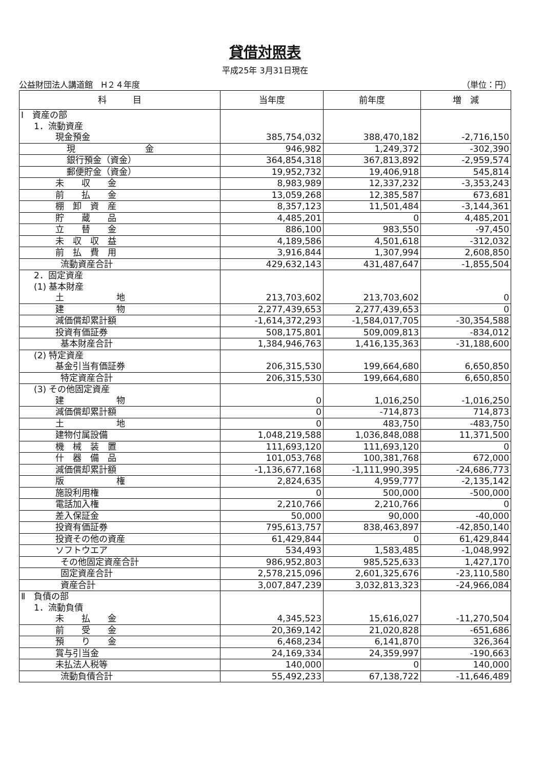貸借対照表
平成25年 3月31日現在
公益財団法人講道館　H２４年度 （単位：円）
| 科 目 | 当年度 | 前年度 | 増 減 |
| --- | --- | --- | --- |
| Ⅰ 資産の部 | | | |
| 1．流動資産 | | | |
| 現金預金 | 385,754,032 | 388,470,182 | -2,716,150 |
| 現 金 | 946,982 | 1,249,372 | -302,390 |
| 銀行預金（資金） | 364,854,318 | 367,813,892 | -2,959,574 |
| 郵便貯金（資金） | 19,952,732 | 19,406,918 | 545,814 |
| 未 収 金 | 8,983,989 | 12,337,232 | -3,353,243 |
| 前 払 金 | 13,059,268 | 12,385,587 | 673,681 |
| 棚 卸 資 産 | 8,357,123 | 11,501,484 | -3,144,361 |
| 貯 蔵 品 | 4,485,201 | 0 | 4,485,201 |
| 立 替 金 | 886,100 | 983,550 | -97,450 |
| 未 収 収 益 | 4,189,586 | 4,501,618 | -312,032 |
| 前 払 費 用 | 3,916,844 | 1,307,994 | 2,608,850 |
| 流動資産合計 | 429,632,143 | 431,487,647 | -1,855,504 |
| 2．固定資産 | | | |
| (1) 基本財産 | | | |
| 土 地 | 213,703,602 | 213,703,602 | 0 |
| 建 物 | 2,277,439,653 | 2,277,439,653 | 0 |
| 減価償却累計額 | -1,614,372,293 | -1,584,017,705 | -30,354,588 |
| 投資有価証券 | 508,175,801 | 509,009,813 | -834,012 |
| 基本財産合計 | 1,384,946,763 | 1,416,135,363 | -31,188,600 |
| (2) 特定資産 | | | |
| 基金引当有価証券 | 206,315,530 | 199,664,680 | 6,650,850 |
| 特定資産合計 | 206,315,530 | 199,664,680 | 6,650,850 |
| (3) その他固定資産 | | | |
| 建 物 | 0 | 1,016,250 | -1,016,250 |
| 減価償却累計額 | 0 | -714,873 | 714,873 |
| 土 地 | 0 | 483,750 | -483,750 |
| 建物付属設備 | 1,048,219,588 | 1,036,848,088 | 11,371,500 |
| 機 械 装 置 | 111,693,120 | 111,693,120 | 0 |
| 什 器 備 品 | 101,053,768 | 100,381,768 | 672,000 |
| 減価償却累計額 | -1,136,677,168 | -1,111,990,395 | -24,686,773 |
| 版 権 | 2,824,635 | 4,959,777 | -2,135,142 |
| 施設利用権 | 0 | 500,000 | -500,000 |
| 電話加入権 | 2,210,766 | 2,210,766 | 0 |
| 差入保証金 | 50,000 | 90,000 | -40,000 |
| 投資有価証券 | 795,613,757 | 838,463,897 | -42,850,140 |
| 投資その他の資産 | 61,429,844 | 0 | 61,429,844 |
| ソフトウエア | 534,493 | 1,583,485 | -1,048,992 |
| その他固定資産合計 | 986,952,803 | 985,525,633 | 1,427,170 |
| 固定資産合計 | 2,578,215,096 | 2,601,325,676 | -23,110,580 |
| 資産合計 | 3,007,847,239 | 3,032,813,323 | -24,966,084 |
| Ⅱ 負債の部 | | | |
| 1．流動負債 | | | |
| 未 払 金 | 4,345,523 | 15,616,027 | -11,270,504 |
| 前 受 金 | 20,369,142 | 21,020,828 | -651,686 |
| 預 り 金 | 6,468,234 | 6,141,870 | 326,364 |
| 賞与引当金 | 24,169,334 | 24,359,997 | -190,663 |
| 未払法人税等 | 140,000 | 0 | 140,000 |
| 流動負債合計 | 55,492,233 | 67,138,722 | -11,646,489 |